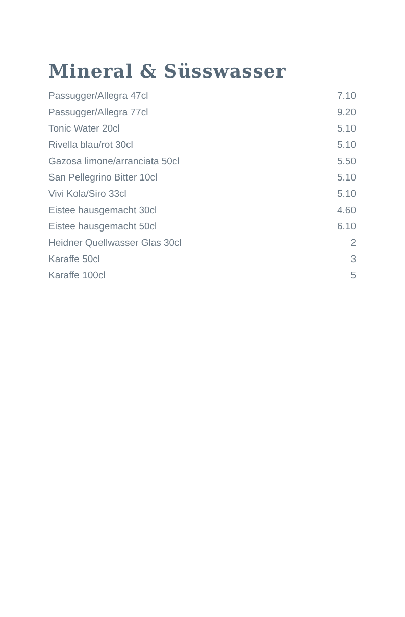Mineral & Süsswasser
| Passugger/Allegra 47cl | 7.10 |
| Passugger/Allegra 77cl | 9.20 |
| Tonic Water 20cl | 5.10 |
| Rivella blau/rot 30cl | 5.10 |
| Gazosa limone/arranciata 50cl | 5.50 |
| San Pellegrino Bitter 10cl | 5.10 |
| Vivi Kola/Siro 33cl | 5.10 |
| Eistee hausgemacht 30cl | 4.60 |
| Eistee hausgemacht 50cl | 6.10 |
| Heidner Quellwasser Glas 30cl | 2 |
| Karaffe 50cl | 3 |
| Karaffe 100cl | 5 |